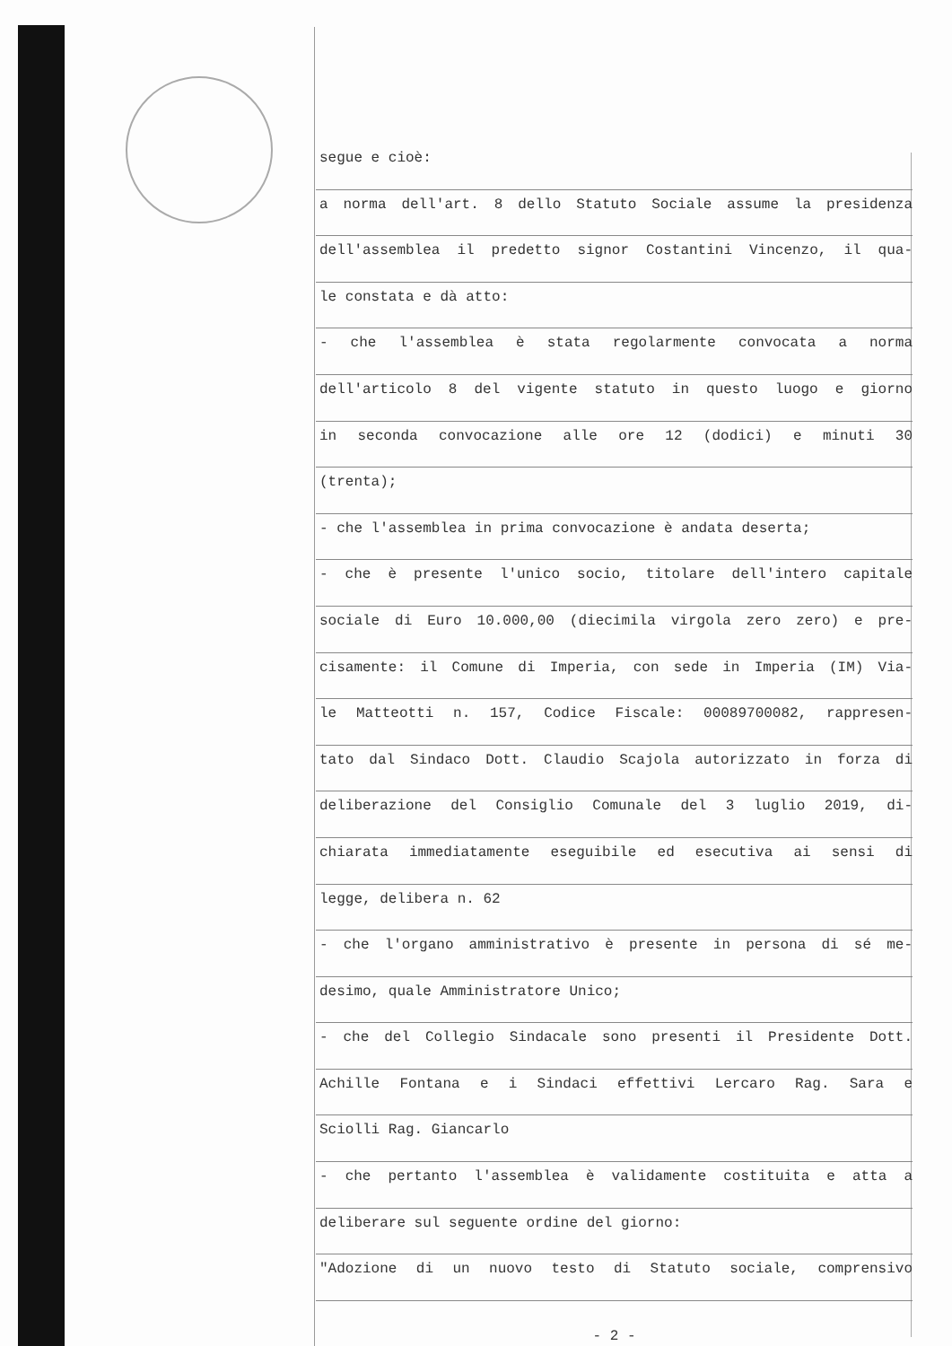segue e cioè:
a norma dell'art. 8 dello Statuto Sociale assume la presidenza
dell'assemblea il predetto signor Costantini Vincenzo, il qua-
le constata e dà atto:
- che l'assemblea è stata regolarmente convocata a norma
dell'articolo 8 del vigente statuto in questo luogo e giorno
in seconda convocazione alle ore 12 (dodici) e minuti 30
(trenta);
- che l'assemblea in prima convocazione è andata deserta;
- che è presente l'unico socio, titolare dell'intero capitale
sociale di Euro 10.000,00 (diecimila virgola zero zero) e pre-
cisamente: il Comune di Imperia, con sede in Imperia (IM) Via-
le Matteotti n. 157, Codice Fiscale: 00089700082, rappresen-
tato dal Sindaco Dott. Claudio Scajola autorizzato in forza di
deliberazione del Consiglio Comunale del 3 luglio 2019, di-
chiarata immediatamente eseguibile ed esecutiva ai sensi di
legge, delibera n. 62
- che l'organo amministrativo è presente in persona di sé me-
desimo, quale Amministratore Unico;
- che del Collegio Sindacale sono presenti il Presidente Dott.
Achille Fontana e i Sindaci effettivi Lercaro Rag. Sara e
Sciolli Rag. Giancarlo
- che pertanto l'assemblea è validamente costituita e atta a
deliberare sul seguente ordine del giorno:
"Adozione di un nuovo testo di Statuto sociale, comprensivo
- 2 -